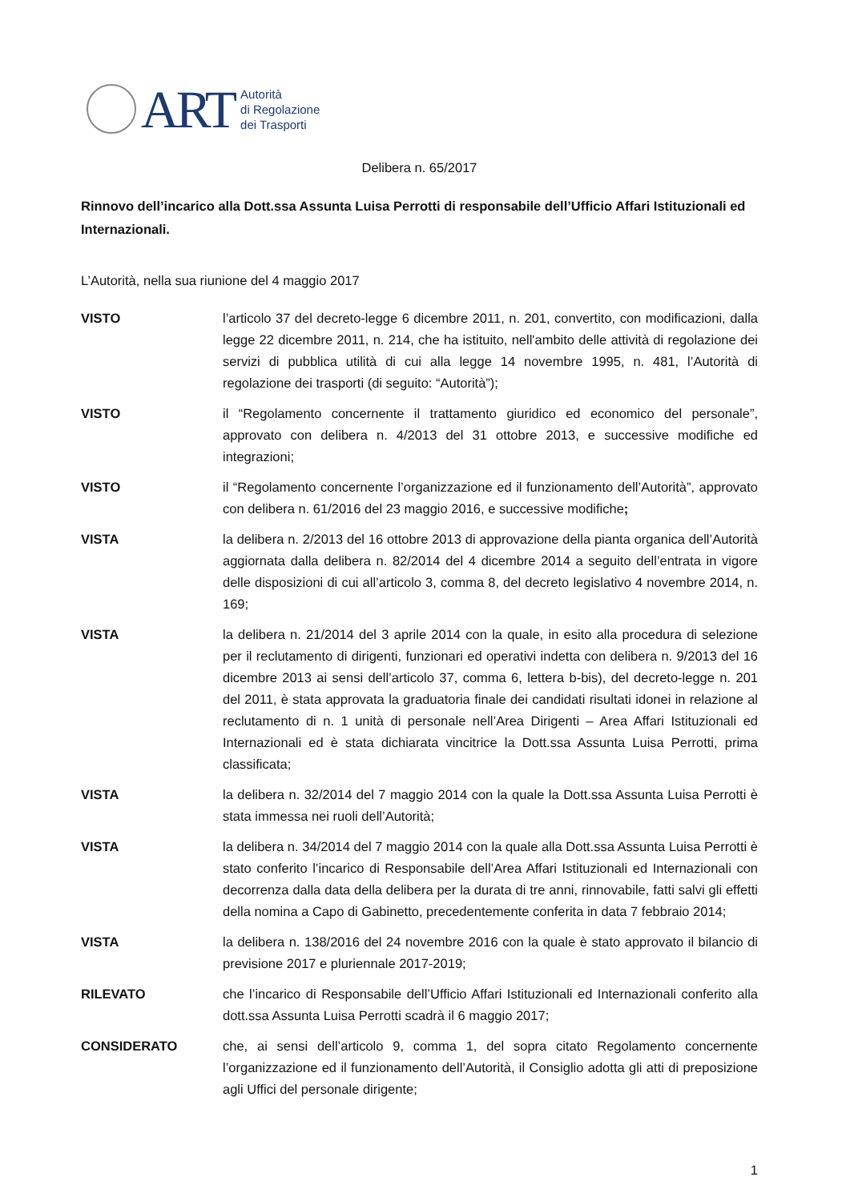ART
Autorità
di Regolazione
dei Trasporti
Delibera n. 65/2017
Rinnovo dell’incarico alla Dott.ssa Assunta Luisa Perrotti di responsabile dell’Ufficio Affari Istituzionali ed Internazionali.
L’Autorità, nella sua riunione del 4 maggio 2017
VISTO l’articolo 37 del decreto-legge 6 dicembre 2011, n. 201, convertito, con modificazioni, dalla legge 22 dicembre 2011, n. 214, che ha istituito, nell'ambito delle attività di regolazione dei servizi di pubblica utilità di cui alla legge 14 novembre 1995, n. 481, l’Autorità di regolazione dei trasporti (di seguito: “Autorità”);
VISTO il “Regolamento concernente il trattamento giuridico ed economico del personale”, approvato con delibera n. 4/2013 del 31 ottobre 2013, e successive modifiche ed integrazioni;
VISTO il “Regolamento concernente l’organizzazione ed il funzionamento dell’Autorità”, approvato con delibera n. 61/2016 del 23 maggio 2016, e successive modifiche;
VISTA la delibera n. 2/2013 del 16 ottobre 2013 di approvazione della pianta organica dell’Autorità aggiornata dalla delibera n. 82/2014 del 4 dicembre 2014 a seguito dell’entrata in vigore delle disposizioni di cui all’articolo 3, comma 8, del decreto legislativo 4 novembre 2014, n. 169;
VISTA la delibera n. 21/2014 del 3 aprile 2014 con la quale, in esito alla procedura di selezione per il reclutamento di dirigenti, funzionari ed operativi indetta con delibera n. 9/2013 del 16 dicembre 2013 ai sensi dell’articolo 37, comma 6, lettera b-bis), del decreto-legge n. 201 del 2011, è stata approvata la graduatoria finale dei candidati risultati idonei in relazione al reclutamento di n. 1 unità di personale nell’Area Dirigenti – Area Affari Istituzionali ed Internazionali ed è stata dichiarata vincitrice la Dott.ssa Assunta Luisa Perrotti, prima classificata;
VISTA la delibera n. 32/2014 del 7 maggio 2014 con la quale la Dott.ssa Assunta Luisa Perrotti è stata immessa nei ruoli dell’Autorità;
VISTA la delibera n. 34/2014 del 7 maggio 2014 con la quale alla Dott.ssa Assunta Luisa Perrotti è stato conferito l’incarico di Responsabile dell’Area Affari Istituzionali ed Internazionali con decorrenza dalla data della delibera per la durata di tre anni, rinnovabile, fatti salvi gli effetti della nomina a Capo di Gabinetto, precedentemente conferita in data 7 febbraio 2014;
VISTA la delibera n. 138/2016 del 24 novembre 2016 con la quale è stato approvato il bilancio di previsione 2017 e pluriennale 2017-2019;
RILEVATO che l’incarico di Responsabile dell’Ufficio Affari Istituzionali ed Internazionali conferito alla dott.ssa Assunta Luisa Perrotti scadrà il 6 maggio 2017;
CONSIDERATO che, ai sensi dell’articolo 9, comma 1, del sopra citato Regolamento concernente l’organizzazione ed il funzionamento dell’Autorità, il Consiglio adotta gli atti di preposizione agli Uffici del personale dirigente;
1